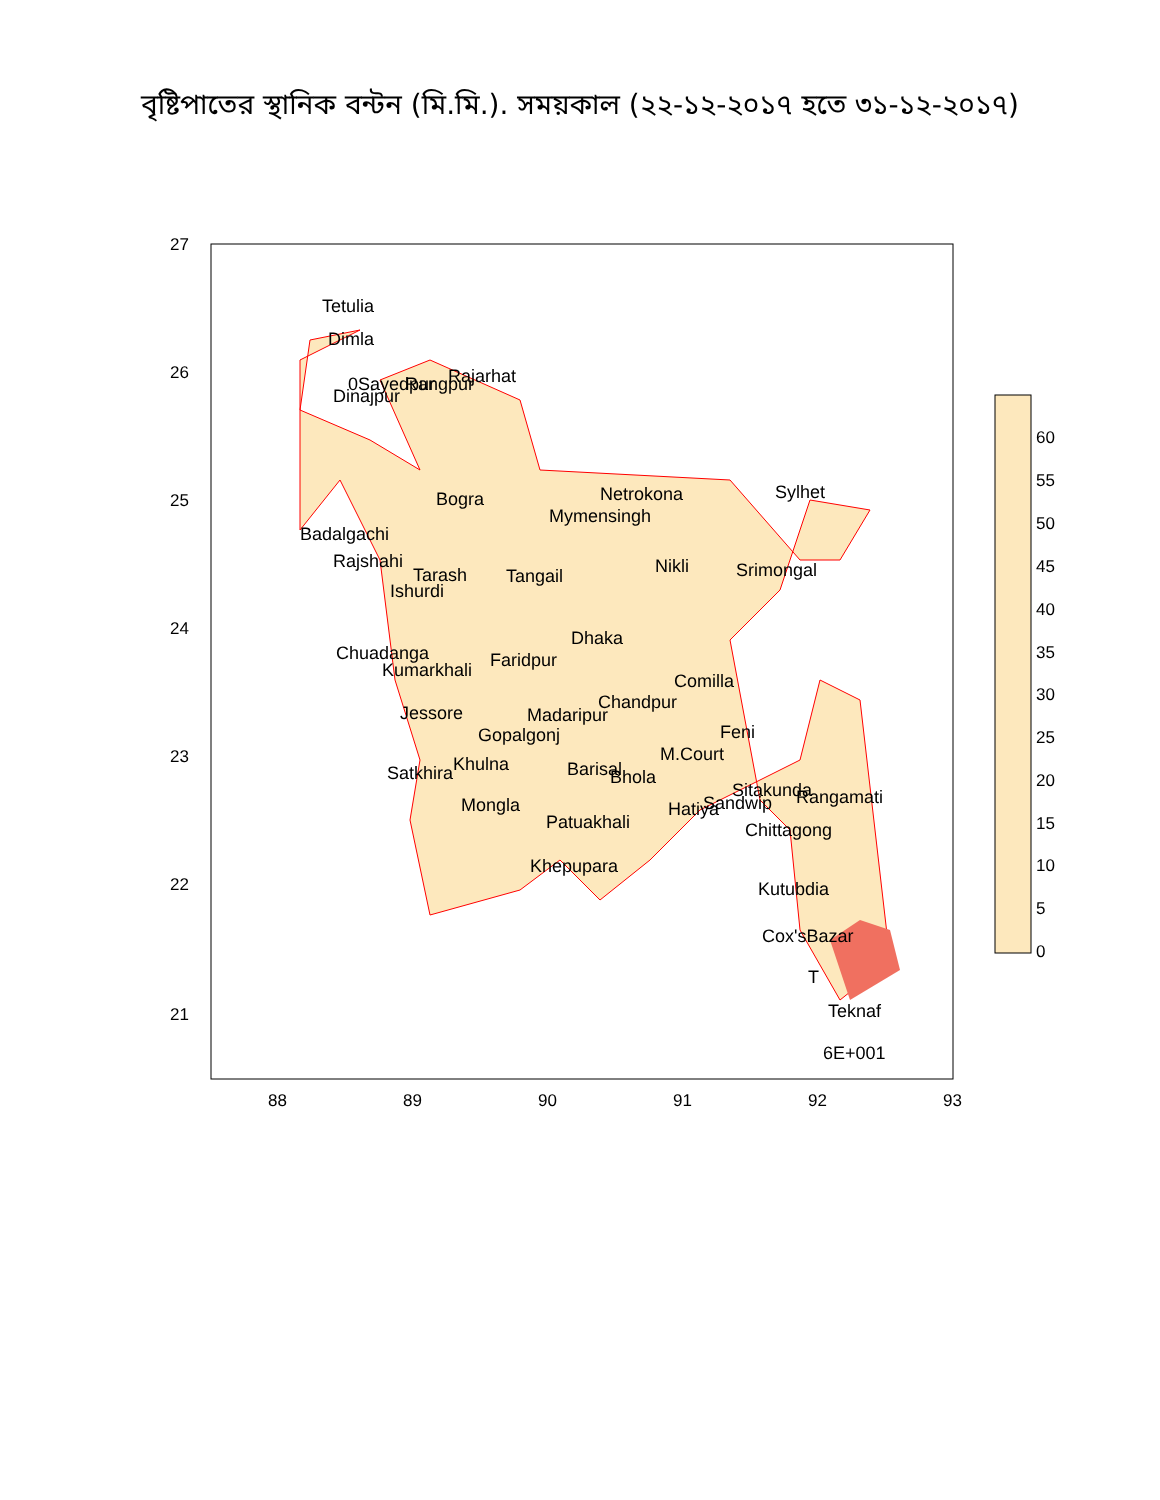বৃষ্টিপাতের স্থানিক বন্টন (মি.মি.). সময়কাল (২২-১২-২০১৭ হতে ৩১-১২-২০১৭)
27
26
25
24
23
22
21
88
89
90
91
92
93
Tetulia
Dimla
0Sayedpur
Rangpur
Rajarhat
Dinajpur
Bogra
Netrokona
Sylhet
Mymensingh
Badalgachi
Rajshahi
Tarash
Tangail
Nikli
Srimongal
Ishurdi
Dhaka
Chuadanga
Faridpur
Kumarkhali
Comilla
Chandpur
Jessore
Madaripur
Feni
Gopalgonj
M.Court
Khulna
Barisal
Satkhira
Bhola
Sitakunda
Rangamati
Mongla
Sandwip
Hatiya
Patuakhali
Chittagong
Khepupara
Kutubdia
Cox'sBazar
T
Teknaf
6E+001
60
55
50
45
40
35
30
25
20
15
10
5
0